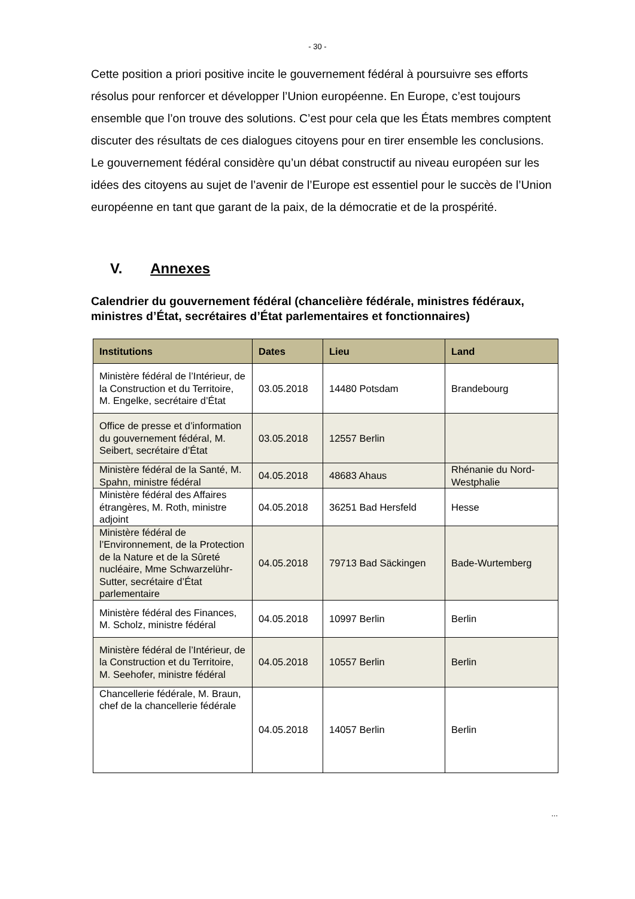- 30 -
Cette position a priori positive incite le gouvernement fédéral à poursuivre ses efforts résolus pour renforcer et développer l’Union européenne. En Europe, c’est toujours ensemble que l’on trouve des solutions. C’est pour cela que les États membres comptent discuter des résultats de ces dialogues citoyens pour en tirer ensemble les conclusions. Le gouvernement fédéral considère qu’un débat constructif au niveau européen sur les idées des citoyens au sujet de l’avenir de l’Europe est essentiel pour le succès de l’Union européenne en tant que garant de la paix, de la démocratie et de la prospérité.
V. Annexes
Calendrier du gouvernement fédéral (chancelière fédérale, ministres fédéraux, ministres d’État, secrétaires d’État parlementaires et fonctionnaires)
| Institutions | Dates | Lieu | Land |
| --- | --- | --- | --- |
| Ministère fédéral de l’Intérieur, de la Construction et du Territoire, M. Engelke, secrétaire d’État | 03.05.2018 | 14480 Potsdam | Brandebourg |
| Office de presse et d’information du gouvernement fédéral, M. Seibert, secrétaire d’État | 03.05.2018 | 12557 Berlin | |
| Ministère fédéral de la Santé, M. Spahn, ministre fédéral | 04.05.2018 | 48683 Ahaus | Rhénanie du Nord-Westphalie |
| Ministère fédéral des Affaires étrangères, M. Roth, ministre adjoint | 04.05.2018 | 36251 Bad Hersfeld | Hesse |
| Ministère fédéral de l’Environnement, de la Protection de la Nature et de la Sûreté nucléaire, Mme Schwarzelühr-Sutter, secrétaire d’État parlementaire | 04.05.2018 | 79713 Bad Säckingen | Bade-Wurtemberg |
| Ministère fédéral des Finances, M. Scholz, ministre fédéral | 04.05.2018 | 10997 Berlin | Berlin |
| Ministère fédéral de l’Intérieur, de la Construction et du Territoire, M. Seehofer, ministre fédéral | 04.05.2018 | 10557 Berlin | Berlin |
| Chancellerie fédérale, M. Braun, chef de la chancellerie fédérale | 04.05.2018 | 14057 Berlin | Berlin |
...